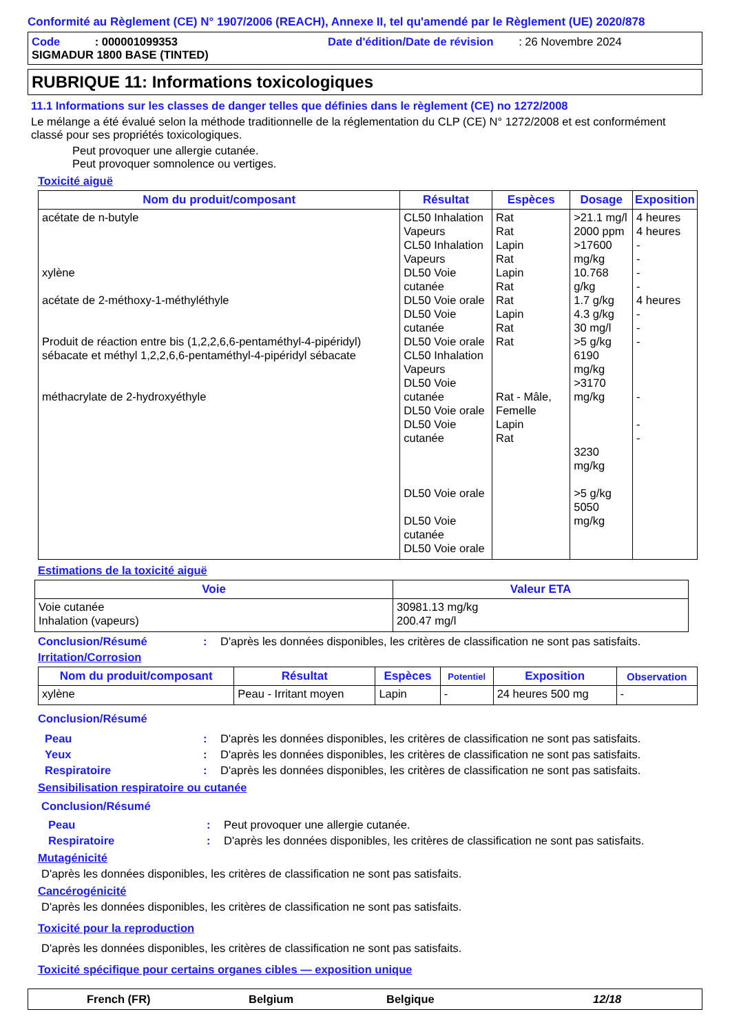Conformité au Règlement (CE) N° 1907/2006 (REACH), Annexe II, tel qu'amendé par le Règlement (UE) 2020/878
Code : 000001099353 Date d'édition/Date de révision : 26 Novembre 2024
SIGMADUR 1800 BASE (TINTED)
RUBRIQUE 11: Informations toxicologiques
11.1 Informations sur les classes de danger telles que définies dans le règlement (CE) no 1272/2008
Le mélange a été évalué selon la méthode traditionnelle de la réglementation du CLP (CE) N° 1272/2008 et est conformément classé pour ses propriétés toxicologiques.
Peut provoquer une allergie cutanée.
Peut provoquer somnolence ou vertiges.
Toxicité aiguë
| Nom du produit/composant | Résultat | Espèces | Dosage | Exposition |
| --- | --- | --- | --- | --- |
| acétate de n-butyle xylène acétate de 2-méthoxy-1-méthyléthyle Produit de réaction entre bis (1,2,2,6,6-pentaméthyl-4-pipéridyl) sébacate et méthyl 1,2,2,6,6-pentaméthyl-4-pipéridyl sébacate méthacrylate de 2-hydroxyéthyle | CL50 Inhalation Vapeurs CL50 Inhalation Vapeurs DL50 Voie cutanée DL50 Voie orale DL50 Voie cutanée DL50 Voie orale CL50 Inhalation Vapeurs DL50 Voie cutanée DL50 Voie orale DL50 Voie cutanée DL50 Voie orale DL50 Voie cutanée DL50 Voie orale | Rat Rat Lapin Rat Lapin Rat Rat Lapin Rat Rat Rat - Mâle, Femelle Lapin Rat | >21.1 mg/l 2000 ppm >17600 mg/kg 10.768 g/kg 1.7 g/kg 4.3 g/kg 30 mg/l >5 g/kg 6190 mg/kg >3170 mg/kg 3230 mg/kg >5 g/kg 5050 mg/kg | 4 heures 4 heures - - - - 4 heures - - - - - - |
Estimations de la toxicité aiguë
| Voie | Valeur ETA |
| --- | --- |
| Voie cutanée Inhalation (vapeurs) | 30981.13 mg/kg 200.47 mg/l |
Conclusion/Résumé: D'après les données disponibles, les critères de classification ne sont pas satisfaits.
Irritation/Corrosion
| Nom du produit/composant | Résultat | Espèces | Potentiel | Exposition | Observation |
| --- | --- | --- | --- | --- | --- |
| xylène | Peau - Irritant moyen | Lapin | - | 24 heures 500 mg | - |
Conclusion/Résumé
Peau: D'après les données disponibles, les critères de classification ne sont pas satisfaits.
Yeux: D'après les données disponibles, les critères de classification ne sont pas satisfaits.
Respiratoire: D'après les données disponibles, les critères de classification ne sont pas satisfaits.
Sensibilisation respiratoire ou cutanée
Conclusion/Résumé
Peau: Peut provoquer une allergie cutanée.
Respiratoire: D'après les données disponibles, les critères de classification ne sont pas satisfaits.
Mutagénicité
D'après les données disponibles, les critères de classification ne sont pas satisfaits.
Cancérogénicité
D'après les données disponibles, les critères de classification ne sont pas satisfaits.
Toxicité pour la reproduction
D'après les données disponibles, les critères de classification ne sont pas satisfaits.
Toxicité spécifique pour certains organes cibles — exposition unique
French (FR) Belgium Belgique 12/18